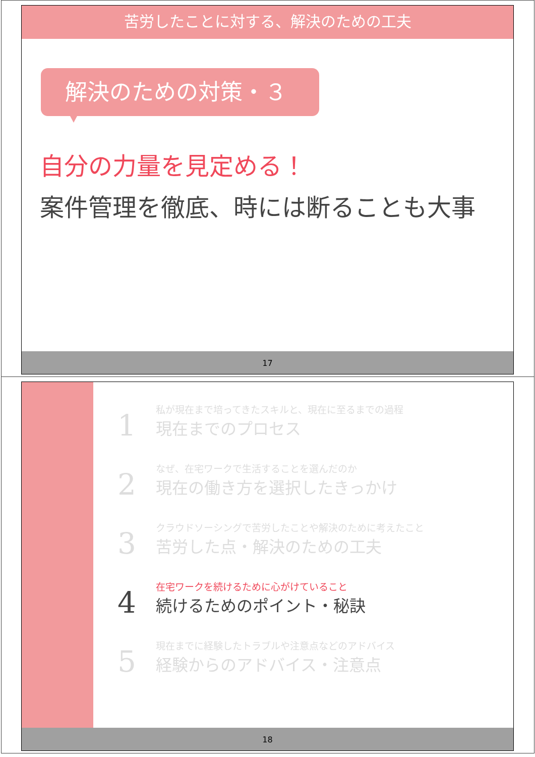苦労したことに対する、解決のための工夫
解決のための対策・３
自分の力量を見定める！
案件管理を徹底、時には断ることも大事
17
1
私が現在まで培ってきたスキルと、現在に至るまでの過程
現在までのプロセス
2
なぜ、在宅ワークで生活することを選んだのか
現在の働き方を選択したきっかけ
3
クラウドソーシングで苦労したことや解決のために考えたこと
苦労した点・解決のための工夫
4
在宅ワークを続けるために心がけていること
続けるためのポイント・秘訣
5
現在までに経験したトラブルや注意点などのアドバイス
経験からのアドバイス・注意点
18